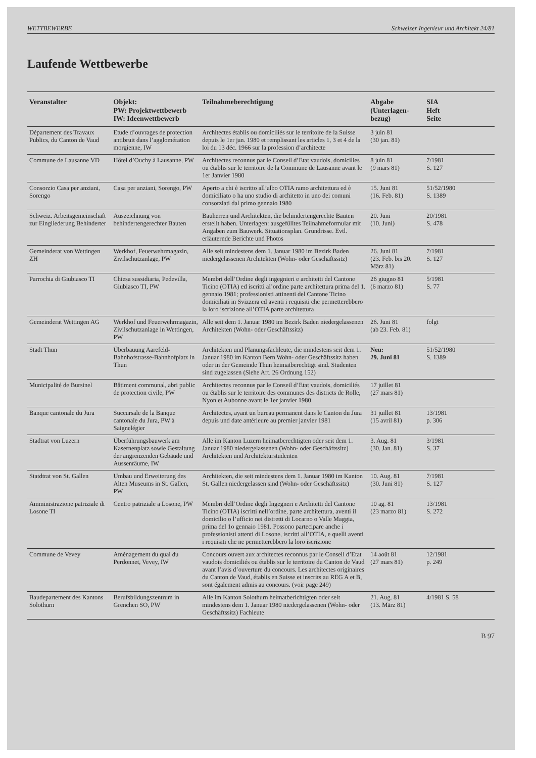WETTBEWERBE Schweizer Ingenieur und Architekt 24/81
Laufende Wettbewerbe
| Veranstalter | Objekt: PW: Projektwettbewerb IW: Ideenwettbewerb | Teilnahmeberechtigung | Abgabe (Unterlagen- bezug) | SIA Heft Seite |
| --- | --- | --- | --- | --- |
| Département des Travaux Publics, du Canton de Vaud | Etude d’ouvrages de protection antibruit dans l’agglomération morgienne, IW | Architectes établis ou domiciliés sur le territoire de la Suisse depuis le 1er jan. 1980 et remplissant les articles 1, 3 et 4 de la loi du 13 déc. 1966 sur la profession d’architecte | 3 juin 81 (30 jan. 81) | |
| Commune de Lausanne VD | Hôtel d’Ouchy à Lausanne, PW | Architectes reconnus par le Conseil d’Etat vaudois, domicilies ou établis sur le territoire de la Commune de Lausanne avant le 1er Janvier 1980 | 8 juin 81 (9 mars 81) | 7/1981 S. 127 |
| Consorzio Casa per anziani, Sorengo | Casa per anziani, Sorengo, PW | Aperto a chi è iscritto all’albo OTIA ramo architettura ed è domiciliato o ha uno studio di architetto in uno dei comuni consorziati dal primo gennaio 1980 | 15. Juni 81 (16. Feb. 81) | 51/52/1980 S. 1389 |
| Schweiz. Arbeitsgemeinschaft zur Eingliederung Behinderter | Auszeichnung von behindertengerechter Bauten | Bauherren und Architekten, die behindertengerechte Bauten erstellt haben. Unterlagen: ausgefülltes Teilnahmeformular mit Angaben zum Bauwerk. Situationsplan. Grundrisse. Evtl. erläuternde Berichte und Photos | 20. Juni (10. Juni) | 20/1981 S. 478 |
| Gemeinderat von Wettingen ZH | Werkhof, Feuerwehrmagazin, Zivilschutzanlage, PW | Alle seit mindestens dem 1. Januar 1980 im Bezirk Baden niedergelassenen Architekten (Wohn- oder Geschäftssitz) | 26. Juni 81 (23. Feb. bis 20. März 81) | 7/1981 S. 127 |
| Parrochia di Giubiasco TI | Chiesa sussidiaria, Pedevilla, Giubiasco TI, PW | Membri dell’Ordine degli ingegnieri e architetti del Cantone Ticino (OTIA) ed iscritti al’ordine parte architettura prima del 1. gennaio 1981; professionisti attinenti del Cantone Ticino domiciliati in Svizzera ed aventi i requisiti che permetterebbero la loro iscrizione all’OTIA parte architettura | 26 giugno 81 (6 marzo 81) | 5/1981 S. 77 |
| Gemeinderat Wettingen AG | Werkhof und Feuerwehrmagazin, Zivilschutzanlage in Wettingen, PW | Alle seit dem 1. Januar 1980 im Bezirk Baden niedergelassenen Architekten (Wohn- oder Geschäftssitz) | 26. Juni 81 (ab 23. Feb. 81) | folgt |
| Stadt Thun | Überbauung Aarefeld-Bahnhofstrasse-Bahnhofplatz in Thun | Architekten und Planungsfachleute, die mindestens seit dem 1. Januar 1980 im Kanton Bern Wohn- oder Geschäftssitz haben oder in der Gemeinde Thun heimatberechtigt sind. Studenten sind zugelassen (Siehe Art. 26 Ordnung 152) | Neu: 29. Juni 81 | 51/52/1980 S. 1389 |
| Municipalité de Bursinel | Bâtiment communal, abri public de protection civile, PW | Architectes reconnus par le Conseil d’Etat vaudois, domiciliés ou établis sur le territoire des communes des districts de Rolle, Nyon et Aubonne avant le 1er janvier 1980 | 17 juillet 81 (27 mars 81) | |
| Banque cantonale du Jura | Succursale de la Banque cantonale du Jura, PW à Saignelégier | Architectes, ayant un bureau permanent dans le Canton du Jura depuis und date antérieure au premier janvier 1981 | 31 juillet 81 (15 avril 81) | 13/1981 p. 306 |
| Stadtrat von Luzern | Überführungsbauwerk am Kasernenplatz sowie Gestaltung der angrenzenden Gebäude und Aussenräume, IW | Alle im Kanton Luzern heimatberechtigten oder seit dem 1. Januar 1980 niedergelassenen (Wohn- oder Geschäftssitz) Architekten und Architekturstudenten | 3. Aug. 81 (30. Jan. 81) | 3/1981 S. 37 |
| Statdtrat von St. Gallen | Umbau und Erweiterung des Alten Museums in St. Gallen, PW | Architekten, die seit mindestens dem 1. Januar 1980 im Kanton St. Gallen niedergelassen sind (Wohn- oder Geschäftssitz) | 10. Aug. 81 (30. Juni 81) | 7/1981 S. 127 |
| Amministrazione patriziale di Losone TI | Centro patriziale a Losone, PW | Membri dell’Ordine degli Ingegneri e Architetti del Cantone Ticino (OTIA) iscritti nell’ordine, parte architettura, aventi il domicilio o l’ufficio nei distretti di Locarno o Valle Maggia, prima del 1o gennaio 1981. Possono partecipare anche i professionisti attenti di Losone, iscritti all’OTIA, e quelli aventi i requisiti che ne permetterebbero la loro iscrizione | 10 ag. 81 (23 marzo 81) | 13/1981 S. 272 |
| Commune de Vevey | Aménagement du quai du Perdonnet, Vevey, IW | Concours ouvert aux architectes reconnus par le Conseil d’Etat vaudois domiciliés ou établis sur le territoire du Canton de Vaud avant l’avis d’ouverture du concours. Les architectes originaires du Canton de Vaud, établis en Suisse et inscrits au REG A et B, sont également admis au concours. (voir page 249) | 14 août 81 (27 mars 81) | 12/1981 p. 249 |
| Baudepartement des Kantons Solothurn | Berufsbildungszentrum in Grenchen SO, PW | Alle im Kanton Solothurn heimatberichtigten oder seit mindestens dem 1. Januar 1980 niedergelassenen (Wohn- oder Geschäftssitz) Fachleute | 21. Aug. 81 (13. März 81) | 4/1981 S. 58 |
B 97